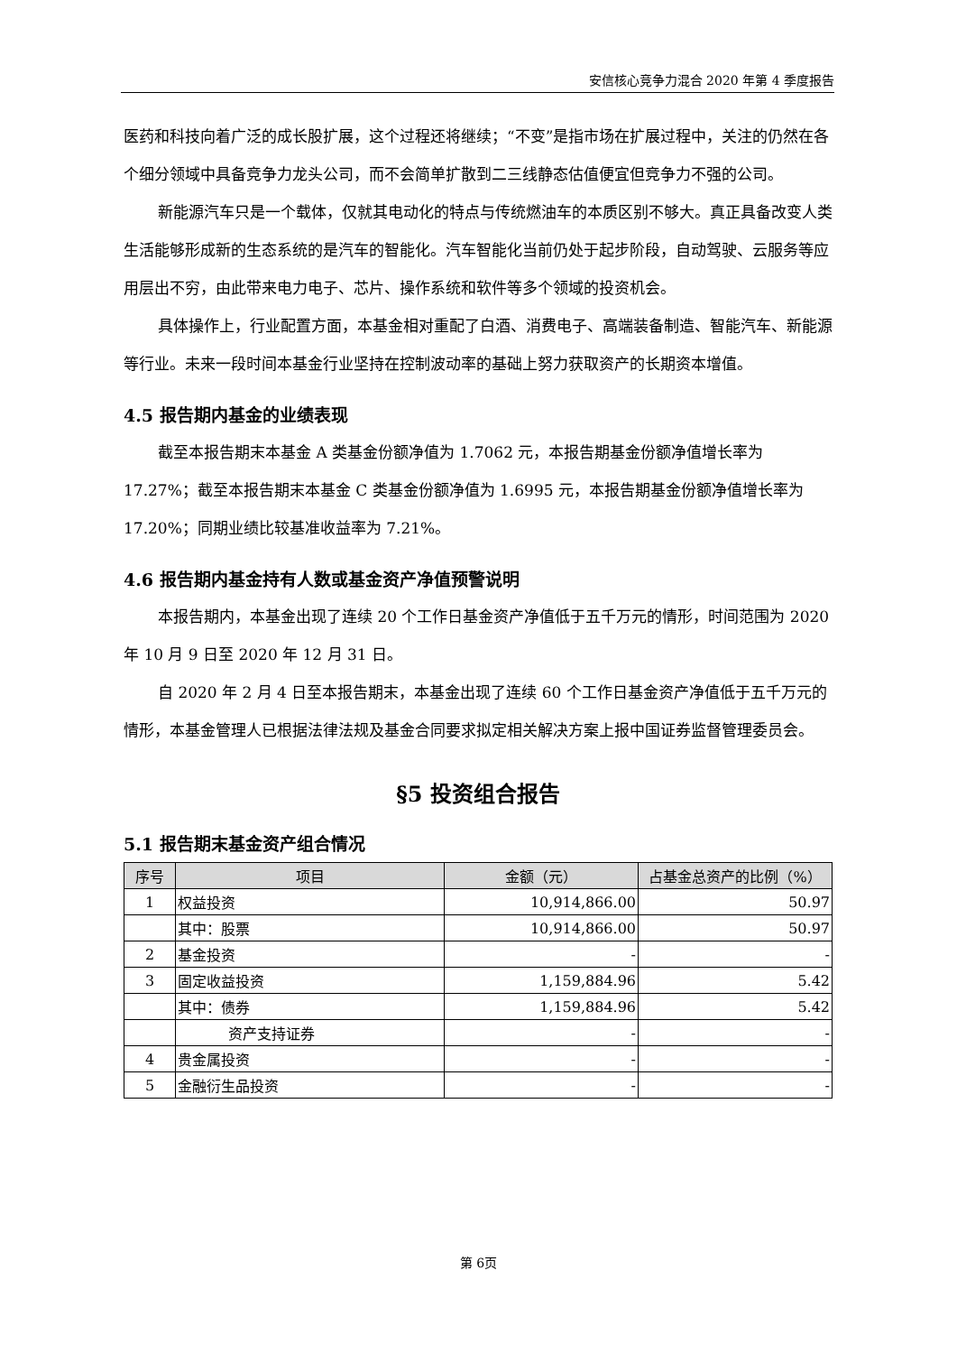安信核心竞争力混合 2020 年第 4 季度报告
医药和科技向着广泛的成长股扩展，这个过程还将继续；“不变”是指市场在扩展过程中，关注的仍然在各个细分领域中具备竞争力龙头公司，而不会简单扩散到二三线静态估值便宜但竞争力不强的公司。
新能源汽车只是一个载体，仅就其电动化的特点与传统燃油车的本质区别不够大。真正具备改变人类生活能够形成新的生态系统的是汽车的智能化。汽车智能化当前仍处于起步阶段，自动驾驶、云服务等应用层出不穷，由此带来电力电子、芯片、操作系统和软件等多个领域的投资机会。
具体操作上，行业配置方面，本基金相对重配了白酒、消费电子、高端装备制造、智能汽车、新能源等行业。未来一段时间本基金行业坚持在控制波动率的基础上努力获取资产的长期资本增值。
4.5 报告期内基金的业绩表现
截至本报告期末本基金 A 类基金份额净值为 1.7062 元，本报告期基金份额净值增长率为 17.27%；截至本报告期末本基金 C 类基金份额净值为 1.6995 元，本报告期基金份额净值增长率为 17.20%；同期业绩比较基准收益率为 7.21%。
4.6 报告期内基金持有人数或基金资产净值预警说明
本报告期内，本基金出现了连续 20 个工作日基金资产净值低于五千万元的情形，时间范围为 2020 年 10 月 9 日至 2020 年 12 月 31 日。
自 2020 年 2 月 4 日至本报告期末，本基金出现了连续 60 个工作日基金资产净值低于五千万元的情形，本基金管理人已根据法律法规及基金合同要求拟定相关解决方案上报中国证券监督管理委员会。
§5 投资组合报告
5.1 报告期末基金资产组合情况
| 序号 | 项目 | 金额（元） | 占基金总资产的比例（%） |
| --- | --- | --- | --- |
| 1 | 权益投资 | 10,914,866.00 | 50.97 |
| | 其中：股票 | 10,914,866.00 | 50.97 |
| 2 | 基金投资 | - | - |
| 3 | 固定收益投资 | 1,159,884.96 | 5.42 |
| | 其中：债券 | 1,159,884.96 | 5.42 |
| | 资产支持证券 | - | - |
| 4 | 贵金属投资 | - | - |
| 5 | 金融衍生品投资 | - | - |
第 6页